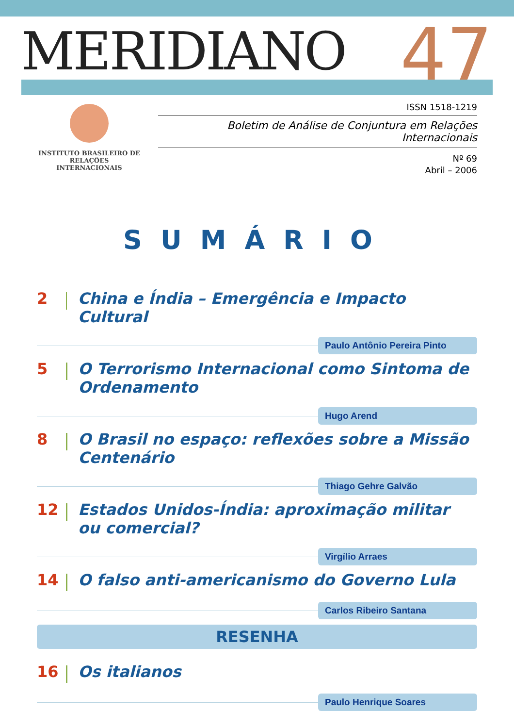MERIDIANO
47
INSTITUTO BRASILEIRO DE
RELAÇÕES INTERNACIONAIS
ISSN 1518-1219
Boletim de Análise de Conjuntura em Relações Internacionais
Nº 69
Abril – 2006
SUMÁRIO
2
China e Índia – Emergência e Impacto Cultural
Paulo Antônio Pereira Pinto
5
O Terrorismo Internacional como Sintoma de
Ordenamento
Hugo Arend
8
O Brasil no espaço: reflexões sobre a Missão
Centenário
Thiago Gehre Galvão
12
Estados Unidos-Índia: aproximação militar
ou comercial?
Virgílio Arraes
14
O falso anti-americanismo do Governo Lula
Carlos Ribeiro Santana
RESENHA
16
Os italianos
Paulo Henrique Soares